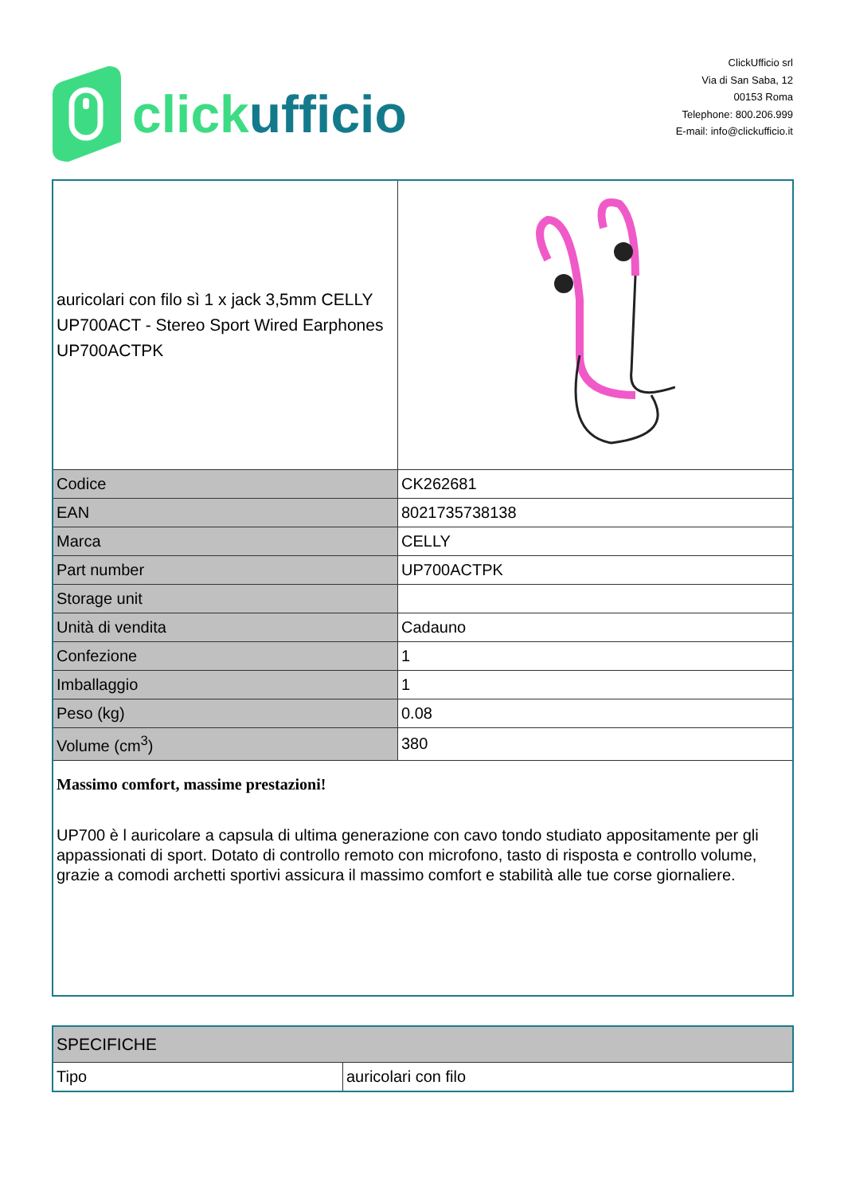click ufficio
ClickUfficio srl
Via di San Saba, 12
00153 Roma
Telephone: 800.206.999
E-mail: info@clickufficio.it
| auricolari con filo sì 1 x jack 3,5mm CELLY UP700ACT - Stereo Sport Wired Earphones UP700ACTPK | |
| Codice | CK262681 |
| EAN | 8021735738138 |
| Marca | CELLY |
| Part number | UP700ACTPK |
| Storage unit | |
| Unità di vendita | Cadauno |
| Confezione | 1 |
| Imballaggio | 1 |
| Peso (kg) | 0.08 |
| Volume (cm<sup>3</sup>) | 380 |
| Massimo comfort, massime prestazioni! UP700 è l auricolare a capsula di ultima generazione con cavo tondo studiato appositamente per gli appassionati di sport. Dotato di controllo remoto con microfono, tasto di risposta e controllo volume, grazie a comodi archetti sportivi assicura il massimo comfort e stabilità alle tue corse giornaliere. | |
| SPECIFICHE | |
| Tipo | auricolari con filo |